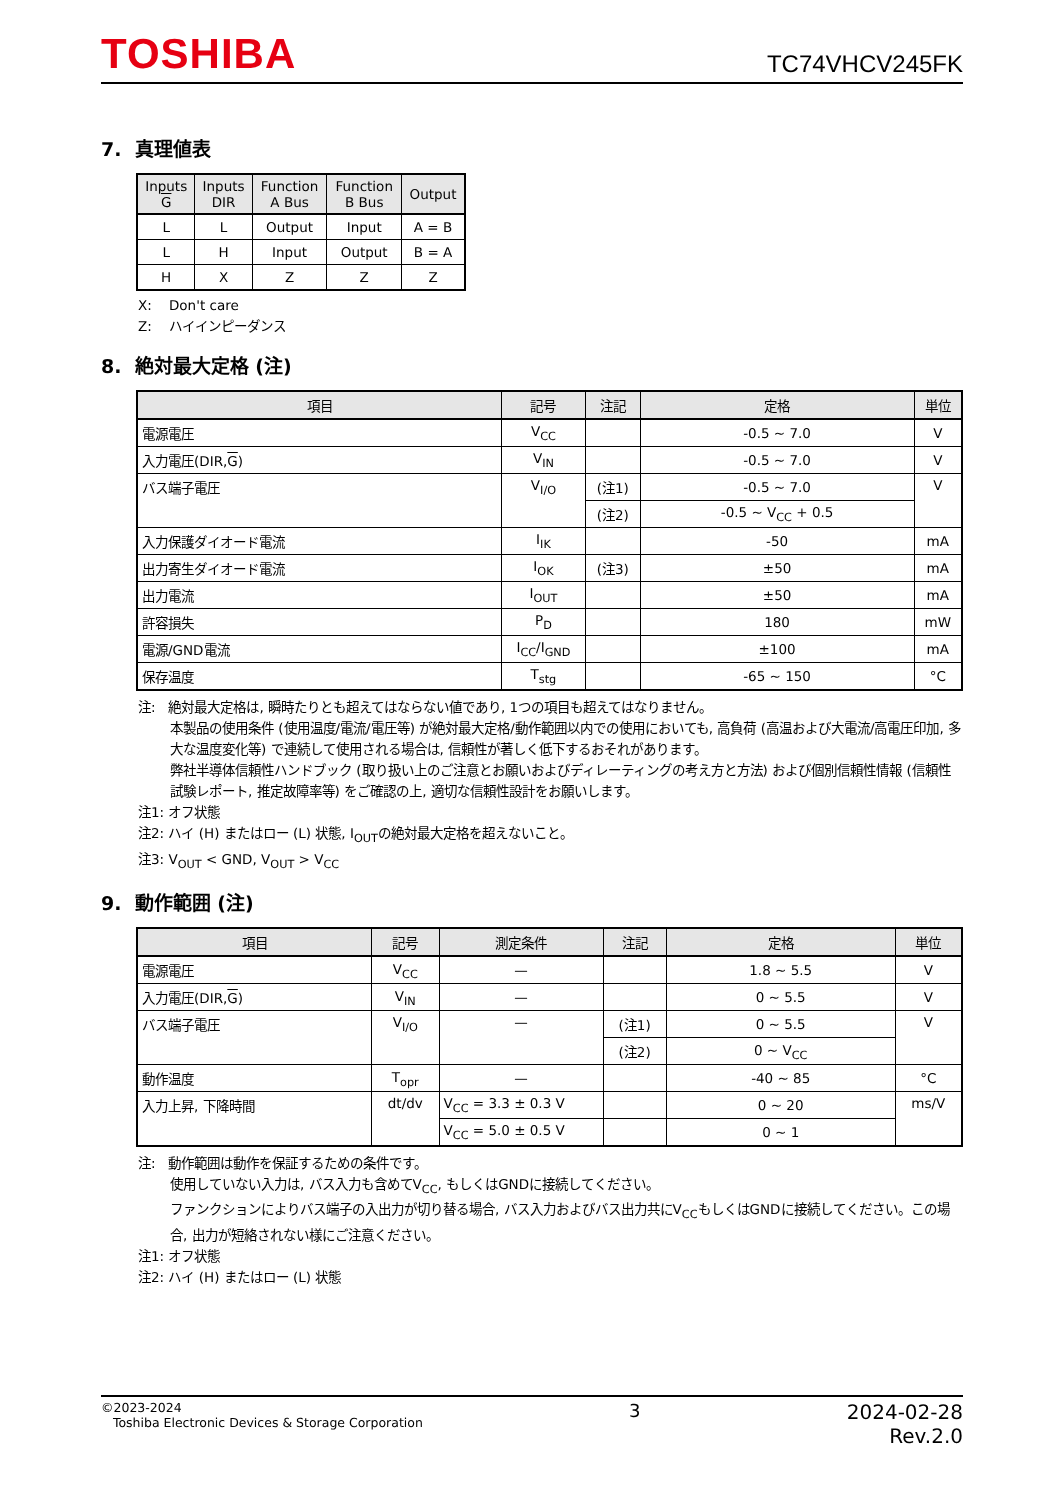TOSHIBA
TC74VHCV245FK
7. 真理値表
| Inputs G | Inputs DIR | Function A Bus | Function B Bus | Output |
| --- | --- | --- | --- | --- |
| L | L | Output | Input | A = B |
| L | H | Input | Output | B = A |
| H | X | Z | Z | Z |
X: Don't care
Z: ハイインピーダンス
8. 絶対最大定格 (注)
| 項目 | 記号 | 注記 | 定格 | 単位 |
| --- | --- | --- | --- | --- |
| 電源電圧 | V<sub>CC</sub> | | -0.5 ~ 7.0 | V |
| 入力電圧(DIR, G ) | V<sub>IN</sub> | | -0.5 ~ 7.0 | V |
| バス端子電圧 | V<sub>I/O</sub> | (注1) | -0.5 ~ 7.0 | V |
| | | (注2) | -0.5 ~ V<sub>CC</sub> + 0.5 | |
| 入力保護ダイオード電流 | I<sub>IK</sub> | | -50 | mA |
| 出力寄生ダイオード電流 | I<sub>OK</sub> | (注3) | ±50 | mA |
| 出力電流 | I<sub>OUT</sub> | | ±50 | mA |
| 許容損失 | P<sub>D</sub> | | 180 | mW |
| 電源/GND電流 | I<sub>CC</sub>/I<sub>GND</sub> | | ±100 | mA |
| 保存温度 | T<sub>stg</sub> | | -65 ~ 150 | °C |
注: 絶対最大定格は, 瞬時たりとも超えてはならない値であり, 1つの項目も超えてはなりません。
本製品の使用条件 (使用温度/電流/電圧等) が絶対最大定格/動作範囲以内での使用においても, 高負荷 (高温および大電流/高電圧印加, 多大な温度変化等) で連続して使用される場合は, 信頼性が著しく低下するおそれがあります。
弊社半導体信頼性ハンドブック (取り扱い上のご注意とお願いおよびディレーティングの考え方と方法) および個別信頼性情報 (信頼性試験レポート, 推定故障率等) をご確認の上, 適切な信頼性設計をお願いします。
注1: オフ状態
注2: ハイ (H) またはロー (L) 状態, I<sub>OUT</sub>の絶対最大定格を超えないこと。
注3: V<sub>OUT</sub> < GND, V<sub>OUT</sub> > V<sub>CC</sub>
9. 動作範囲 (注)
| 項目 | 記号 | 測定条件 | 注記 | 定格 | 単位 |
| --- | --- | --- | --- | --- | --- |
| 電源電圧 | V<sub>CC</sub> | — | | 1.8 ~ 5.5 | V |
| 入力電圧(DIR, G ) | V<sub>IN</sub> | — | | 0 ~ 5.5 | V |
| バス端子電圧 | V<sub>I/O</sub> | — | (注1) | 0 ~ 5.5 | V |
| | | | (注2) | 0 ~ V<sub>CC</sub> | |
| 動作温度 | T<sub>opr</sub> | — | | -40 ~ 85 | °C |
| 入力上昇, 下降時間 | dt/dv | V<sub>CC</sub> = 3.3 ± 0.3 V | | 0 ~ 20 | ms/V |
| | | V<sub>CC</sub> = 5.0 ± 0.5 V | | 0 ~ 1 | |
注: 動作範囲は動作を保証するための条件です。
使用していない入力は, バス入力も含めてV<sub>CC</sub>, もしくはGNDに接続してください。
ファンクションによりバス端子の入出力が切り替る場合, バス入力およびバス出力共にV<sub>CC</sub>もしくはGNDに接続してください。この場合, 出力が短絡されない様にご注意ください。
注1: オフ状態
注2: ハイ (H) またはロー (L) 状態
©2023-2024
Toshiba Electronic Devices & Storage Corporation
3 2024-02-28
Rev.2.0